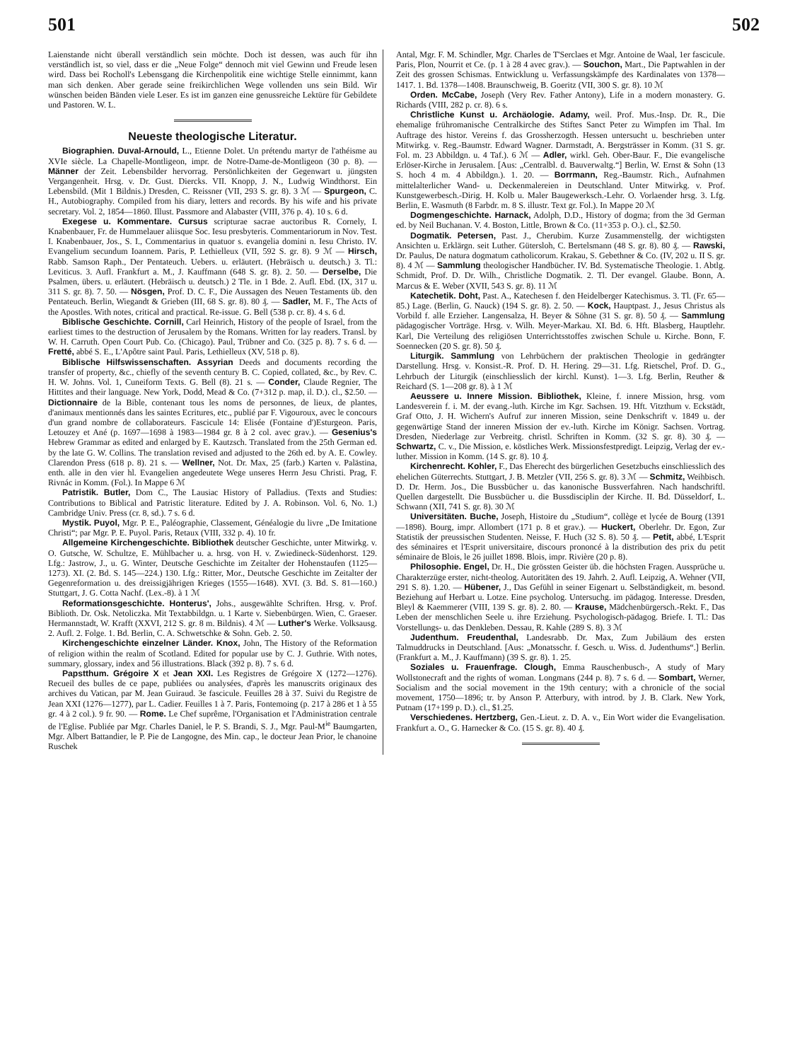501 502
Laienstande nicht überall verständlich sein möchte. Doch ist dessen, was auch für ihn verständlich ist, so viel, dass er die „Neue Folge“ dennoch mit viel Gewinn und Freude lesen wird. Dass bei Rocholl's Lebensgang die Kirchenpolitik eine wichtige Stelle einnimmt, kann man sich denken. Aber gerade seine freikirchlichen Wege vollenden uns sein Bild. Wir wünschen beiden Bänden viele Leser. Es ist im ganzen eine genussreiche Lektüre für Gebildete und Pastoren. W. L.
Neueste theologische Literatur.
Biographien. Duval-Arnould, L., Etienne Dolet. Un prétendu martyr de l'athéisme au XVIe siècle. La Chapelle-Montligeon, impr. de Notre-Dame-de-Montligeon (30 p. 8). — Männer der Zeit. Lebensbilder hervorrag. Persönlichkeiten der Gegenwart u. jüngsten Vergangenheit. Hrsg. v. Dr. Gust. Diercks. VII. Knopp, J. N., Ludwig Windthorst. Ein Lebensbild. (Mit 1 Bildnis.) Dresden, C. Reissner (VII, 293 S. gr. 8). 3 ℳ — Spurgeon, C. H., Autobiography. Compiled from his diary, letters and records. By his wife and his private secretary. Vol. 2, 1854—1860. Illust. Passmore and Alabaster (VIII, 376 p. 4). 10 s. 6 d.
Exegese u. Kommentare. Cursus scripturae sacrae auctoribus R. Cornely, I. Knabenbauer, Fr. de Hummelauer aliisque Soc. Iesu presbyteris. Commentariorum in Nov. Test. I. Knabenbauer, Jos., S. I., Commentarius in quatuor s. evangelia domini n. Iesu Christo. IV. Evangelium secundum Ioannem. Paris, P. Lethielleux (VII, 592 S. gr. 8). 9 ℳ — Hirsch, Rabb. Samson Raph., Der Pentateuch. Uebers. u. erläutert. (Hebräisch u. deutsch.) 3. Tl.: Leviticus. 3. Aufl. Frankfurt a. M., J. Kauffmann (648 S. gr. 8). 2. 50. — Derselbe, Die Psalmen, übers. u. erläutert. (Hebräisch u. deutsch.) 2 Tle. in 1 Bde. 2. Aufl. Ebd. (IX, 317 u. 311 S. gr. 8). 7. 50. — Nösgen, Prof. D. C. F., Die Aussagen des Neuen Testaments üb. den Pentateuch. Berlin, Wiegandt & Grieben (III, 68 S. gr. 8). 80 ₰. — Sadler, M. F., The Acts of the Apostles. With notes, critical and practical. Re-issue. G. Bell (538 p. cr. 8). 4 s. 6 d.
Biblische Geschichte. Cornill, Carl Heinrich, History of the people of Israel, from the earliest times to the destruction of Jerusalem by the Romans. Written for lay readers. Transl. by W. H. Carruth. Open Court Pub. Co. (Chicago). Paul, Trübner and Co. (325 p. 8). 7 s. 6 d. — Fretté, abbé S. E., L'Apôtre saint Paul. Paris, Lethielleux (XV, 518 p. 8).
Biblische Hilfswissenschaften. Assyrian Deeds and documents recording the transfer of property, &c., chiefly of the seventh century B. C. Copied, collated, &c., by Rev. C. H. W. Johns. Vol. 1, Cuneiform Texts. G. Bell (8). 21 s. — Conder, Claude Regnier, The Hittites and their language. New York, Dodd, Mead & Co. (7+312 p. map, il. D.). cl., $2.50. — Dictionnaire de la Bible, contenant tous les noms de personnes, de lieux, de plantes, d'animaux mentionnés dans les saintes Ecritures, etc., publié par F. Vigouroux, avec le concours d'un grand nombre de collaborateurs. Fascicule 14: Elisée (Fontaine d')Esturgeon. Paris, Letouzey et Ané (p. 1697—1698 à 1983—1984 gr. 8 à 2 col. avec grav.). — Gesenius's Hebrew Grammar as edited and enlarged by E. Kautzsch. Translated from the 25th German ed. by the late G. W. Collins. The translation revised and adjusted to the 26th ed. by A. E. Cowley. Clarendon Press (618 p. 8). 21 s. — Wellner, Not. Dr. Max, 25 (farb.) Karten v. Palästina, enth. alle in den vier hl. Evangelien angedeutete Wege unseres Herrn Jesu Christi. Prag, F. Rivnác in Komm. (Fol.). In Mappe 6 ℳ
Patristik. Butler, Dom C., The Lausiac History of Palladius. (Texts and Studies: Contributions to Biblical and Patristic literature. Edited by J. A. Robinson. Vol. 6, No. 1.) Cambridge Univ. Press (cr. 8, sd.). 7 s. 6 d.
Mystik. Puyol, Mgr. P. E., Paléographie, Classement, Généalogie du livre „De Imitatione Christi“; par Mgr. P. E. Puyol. Paris, Retaux (VIII, 332 p. 4). 10 fr.
Allgemeine Kirchengeschichte. Bibliothek deutscher Geschichte, unter Mitwirkg. v. O. Gutsche, W. Schultze, E. Mühlbacher u. a. hrsg. von H. v. Zwiedineck-Südenhorst. 129. Lfg.: Jastrow, J., u. G. Winter, Deutsche Geschichte im Zeitalter der Hohenstaufen (1125—1273). XI. (2. Bd. S. 145—224.) 130. Lfg.: Ritter, Mor., Deutsche Geschichte im Zeitalter der Gegenreformation u. des dreissigjährigen Krieges (1555—1648). XVI. (3. Bd. S. 81—160.) Stuttgart, J. G. Cotta Nachf. (Lex.-8). à 1 ℳ
Reformationsgeschichte. Honterus', Johs., ausgewählte Schriften. Hrsg. v. Prof. Biblioth. Dr. Osk. Netoliczka. Mit Textabbildgn. u. 1 Karte v. Siebenbürgen. Wien, C. Graeser. Hermannstadt, W. Krafft (XXVI, 212 S. gr. 8 m. Bildnis). 4 ℳ — Luther's Werke. Volksausg. 2. Aufl. 2. Folge. 1. Bd. Berlin, C. A. Schwetschke & Sohn. Geb. 2. 50.
Kirchengeschichte einzelner Länder. Knox, John, The History of the Reformation of religion within the realm of Scotland. Edited for popular use by C. J. Guthrie. With notes, summary, glossary, index and 56 illustrations. Black (392 p. 8). 7 s. 6 d.
Papstthum. Grégoire X et Jean XXI. Les Registres de Grégoire X (1272—1276). Recueil des bulles de ce pape, publiées ou analysées, d'après les manuscrits originaux des archives du Vatican, par M. Jean Guiraud. 3e fascicule. Feuilles 28 à 37. Suivi du Registre de Jean XXI (1276—1277), par L. Cadier. Feuilles 1 à 7. Paris, Fontemoing (p. 217 à 286 et 1 à 55 gr. 4 à 2 col.). 9 fr. 90. — Rome. Le Chef suprême, l'Organisation et l'Administration centrale de l'Eglise. Publiée par Mgr. Charles Daniel, le P. S. Brandi, S. J., Mgr. Paul-M<sup>ie</sup> Baumgarten, Mgr. Albert Battandier, le P. Pie de Langogne, des Min. cap., le docteur Jean Prior, le chanoine Ruschek
Antal, Mgr. F. M. Schindler, Mgr. Charles de T'Serclaes et Mgr. Antoine de Waal, 1er fascicule. Paris, Plon, Nourrit et Ce. (p. 1 à 28 4 avec grav.). — Souchon, Mart., Die Paptwahlen in der Zeit des grossen Schismas. Entwicklung u. Verfassungskämpfe des Kardinalates von 1378—1417. 1. Bd. 1378—1408. Braunschweig, B. Goeritz (VII, 300 S. gr. 8). 10 ℳ
Orden. McCabe, Joseph (Very Rev. Father Antony), Life in a modern monastery. G. Richards (VIII, 282 p. cr. 8). 6 s.
Christliche Kunst u. Archäologie. Adamy, weil. Prof. Mus.-Insp. Dr. R., Die ehemalige frühromanische Centralkirche des Stiftes Sanct Peter zu Wimpfen im Thal. Im Auftrage des histor. Vereins f. das Grossherzogth. Hessen untersucht u. beschrieben unter Mitwirkg. v. Reg.-Baumstr. Edward Wagner. Darmstadt, A. Bergsträsser in Komm. (31 S. gr. Fol. m. 23 Abbildgn. u. 4 Taf.). 6 ℳ — Adler, wirkl. Geh. Ober-Baur. F., Die evangelische Erlöser-Kirche in Jerusalem. [Aus: „Centralbl. d. Bauverwaltg.“] Berlin, W. Ernst & Sohn (13 S. hoch 4 m. 4 Abbildgn.). 1. 20. — Borrmann, Reg.-Baumstr. Rich., Aufnahmen mittelalterlicher Wand- u. Deckenmalereien in Deutschland. Unter Mitwirkg. v. Prof. Kunstgewerbesch.-Dirig. H. Kolb u. Maler Baugewerksch.-Lehr. O. Vorlaender hrsg. 3. Lfg. Berlin, E. Wasmuth (8 Farbdr. m. 8 S. illustr. Text gr. Fol.). In Mappe 20 ℳ
Dogmengeschichte. Harnack, Adolph, D.D., History of dogma; from the 3d German ed. by Neil Buchanan. V. 4. Boston, Little, Brown & Co. (11+353 p. O.). cl., $2.50.
Dogmatik. Petersen, Past. J., Cherubim. Kurze Zusammenstellg. der wichtigsten Ansichten u. Erklärgn. seit Luther. Gütersloh, C. Bertelsmann (48 S. gr. 8). 80 ₰. — Rawski, Dr. Paulus, De natura dogmatum catholicorum. Krakau, S. Gebethner & Co. (IV, 202 u. II S. gr. 8). 4 ℳ — Sammlung theologischer Handbücher. IV. Bd. Systematische Theologie. 1. Abtlg. Schmidt, Prof. D. Dr. Wilh., Christliche Dogmatik. 2. Tl. Der evangel. Glaube. Bonn, A. Marcus & E. Weber (XVII, 543 S. gr. 8). 11 ℳ
Katechetik. Doht, Past. A., Katechesen f. den Heidelberger Katechismus. 3. Tl. (Fr. 65—85.) Lage. (Berlin, G. Nauck) (194 S. gr. 8). 2. 50. — Kock, Hauptpast. J., Jesus Christus als Vorbild f. alle Erzieher. Langensalza, H. Beyer & Söhne (31 S. gr. 8). 50 ₰. — Sammlung pädagogischer Vorträge. Hrsg. v. Wilh. Meyer-Markau. XI. Bd. 6. Hft. Blasberg, Hauptlehr. Karl, Die Verteilung des religiösen Unterrichtsstoffes zwischen Schule u. Kirche. Bonn, F. Soennecken (20 S. gr. 8). 50 ₰.
Liturgik. Sammlung von Lehrbüchern der praktischen Theologie in gedrängter Darstellung. Hrsg. v. Konsist.-R. Prof. D. H. Hering. 29—31. Lfg. Rietschel, Prof. D. G., Lehrbuch der Liturgik (einschliesslich der kirchl. Kunst). 1—3. Lfg. Berlin, Reuther & Reichard (S. 1—208 gr. 8). à 1 ℳ
Aeussere u. Innere Mission. Bibliothek, Kleine, f. innere Mission, hrsg. vom Landesverein f. i. M. der evang.-luth. Kirche im Kgr. Sachsen. 19. Hft. Vitzthum v. Eckstädt, Graf Otto, J. H. Wichern's Aufruf zur inneren Mission, seine Denkschrift v. 1849 u. der gegenwärtige Stand der inneren Mission der ev.-luth. Kirche im Königr. Sachsen. Vortrag. Dresden, Niederlage zur Verbreitg. christl. Schriften in Komm. (32 S. gr. 8). 30 ₰. — Schwartz, C. v., Die Mission, e. köstliches Werk. Missionsfestpredigt. Leipzig, Verlag der ev.-luther. Mission in Komm. (14 S. gr. 8). 10 ₰.
Kirchenrecht. Kohler, F., Das Eherecht des bürgerlichen Gesetzbuchs einschliesslich des ehelichen Güterrechts. Stuttgart, J. B. Metzler (VII, 256 S. gr. 8). 3 ℳ — Schmitz, Weihbisch. D. Dr. Herm. Jos., Die Bussbücher u. das kanonische Bussverfahren. Nach handschriftl. Quellen dargestellt. Die Bussbücher u. die Bussdisciplin der Kirche. II. Bd. Düsseldorf, L. Schwann (XII, 741 S. gr. 8). 30 ℳ
Universitäten. Buche, Joseph, Histoire du „Studium“, collège et lycée de Bourg (1391—1898). Bourg, impr. Allombert (171 p. 8 et grav.). — Huckert, Oberlehr. Dr. Egon, Zur Statistik der preussischen Studenten. Neisse, F. Huch (32 S. 8). 50 ₰. — Petit, abbé, L'Esprit des séminaires et l'Esprit universitaire, discours prononcé à la distribution des prix du petit séminaire de Blois, le 26 juillet 1898. Blois, impr. Rivière (20 p. 8).
Philosophie. Engel, Dr. H., Die grössten Geister üb. die höchsten Fragen. Aussprüche u. Charakterzüge erster, nicht-theolog. Autoritäten des 19. Jahrh. 2. Aufl. Leipzig, A. Wehner (VII, 291 S. 8). 1.20. — Hübener, J., Das Gefühl in seiner Eigenart u. Selbständigkeit, m. besond. Beziehung auf Herbart u. Lotze. Eine psycholog. Untersuchg. im pädagog. Interesse. Dresden, Bleyl & Kaemmerer (VIII, 139 S. gr. 8). 2. 80. — Krause, Mädchenbürgersch.-Rekt. F., Das Leben der menschlichen Seele u. ihre Erziehung. Psychologisch-pädagog. Briefe. I. Tl.: Das Vorstellungs- u. das Denkleben. Dessau, R. Kahle (289 S. 8). 3 ℳ
Judenthum. Freudenthal, Landesrabb. Dr. Max, Zum Jubiläum des ersten Talmuddrucks in Deutschland. [Aus: „Monatsschr. f. Gesch. u. Wiss. d. Judenthums“.] Berlin. (Frankfurt a. M., J. Kauffmann) (39 S. gr. 8). 1. 25.
Soziales u. Frauenfrage. Clough, Emma Rauschenbusch-, A study of Mary Wollstonecraft and the rights of woman. Longmans (244 p. 8). 7 s. 6 d. — Sombart, Werner, Socialism and the social movement in the 19th century; with a chronicle of the social movement, 1750—1896; tr. by Anson P. Atterbury, with introd. by J. B. Clark. New York, Putnam (17+199 p. D.). cl., $1.25.
Verschiedenes. Hertzberg, Gen.-Lieut. z. D. A. v., Ein Wort wider die Evangelisation. Frankfurt a. O., G. Harnecker & Co. (15 S. gr. 8). 40 ₰.